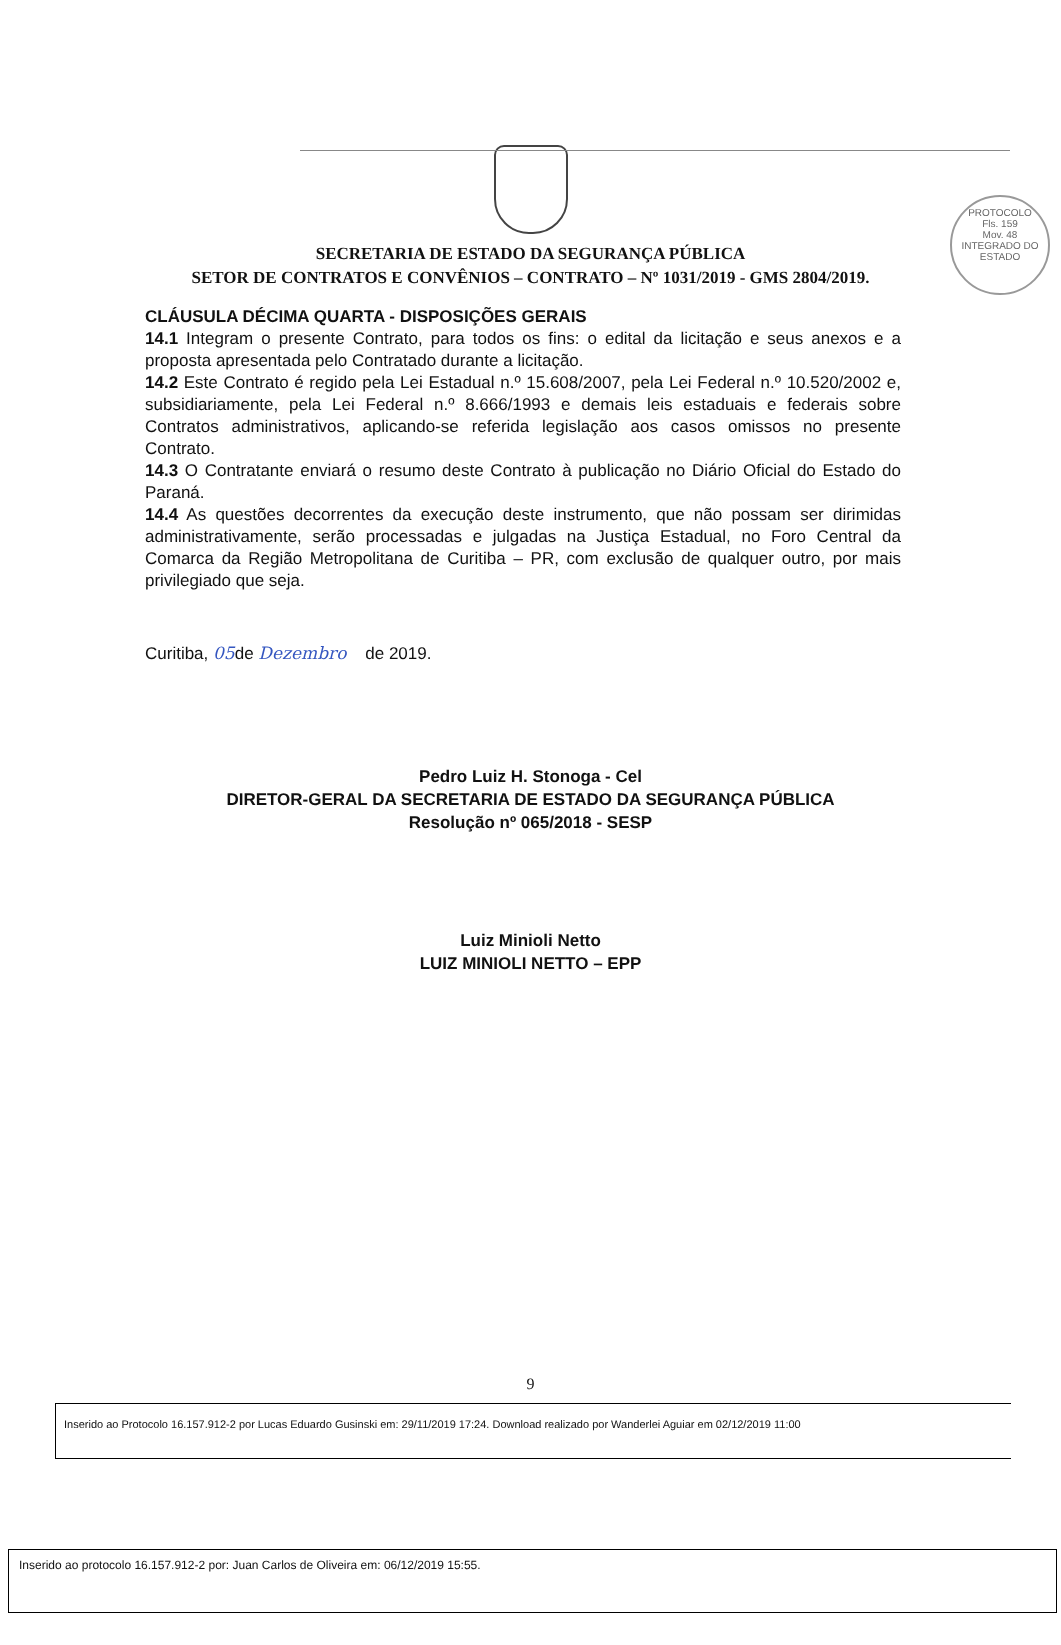PROTOCOLO
Fls. 159
Mov. 48
INTEGRADO DO ESTADO
SECRETARIA DE ESTADO DA SEGURANÇA PÚBLICA
SETOR DE CONTRATOS E CONVÊNIOS – CONTRATO – Nº 1031/2019 - GMS 2804/2019.
CLÁUSULA DÉCIMA QUARTA - DISPOSIÇÕES GERAIS
14.1 Integram o presente Contrato, para todos os fins: o edital da licitação e seus anexos e a proposta apresentada pelo Contratado durante a licitação.
14.2 Este Contrato é regido pela Lei Estadual n.º 15.608/2007, pela Lei Federal n.º 10.520/2002 e, subsidiariamente, pela Lei Federal n.º 8.666/1993 e demais leis estaduais e federais sobre Contratos administrativos, aplicando-se referida legislação aos casos omissos no presente Contrato.
14.3 O Contratante enviará o resumo deste Contrato à publicação no Diário Oficial do Estado do Paraná.
14.4 As questões decorrentes da execução deste instrumento, que não possam ser dirimidas administrativamente, serão processadas e julgadas na Justiça Estadual, no Foro Central da Comarca da Região Metropolitana de Curitiba – PR, com exclusão de qualquer outro, por mais privilegiado que seja.
Curitiba, 05de Dezembro de 2019.
Pedro Luiz H. Stonoga - Cel
DIRETOR-GERAL DA SECRETARIA DE ESTADO DA SEGURANÇA PÚBLICA
Resolução nº 065/2018 - SESP
Luiz Minioli Netto
LUIZ MINIOLI NETTO – EPP
9
Inserido ao Protocolo 16.157.912-2 por Lucas Eduardo Gusinski em: 29/11/2019 17:24. Download realizado por Wanderlei Aguiar em 02/12/2019 11:00
Inserido ao protocolo 16.157.912-2 por: Juan Carlos de Oliveira em: 06/12/2019 15:55.